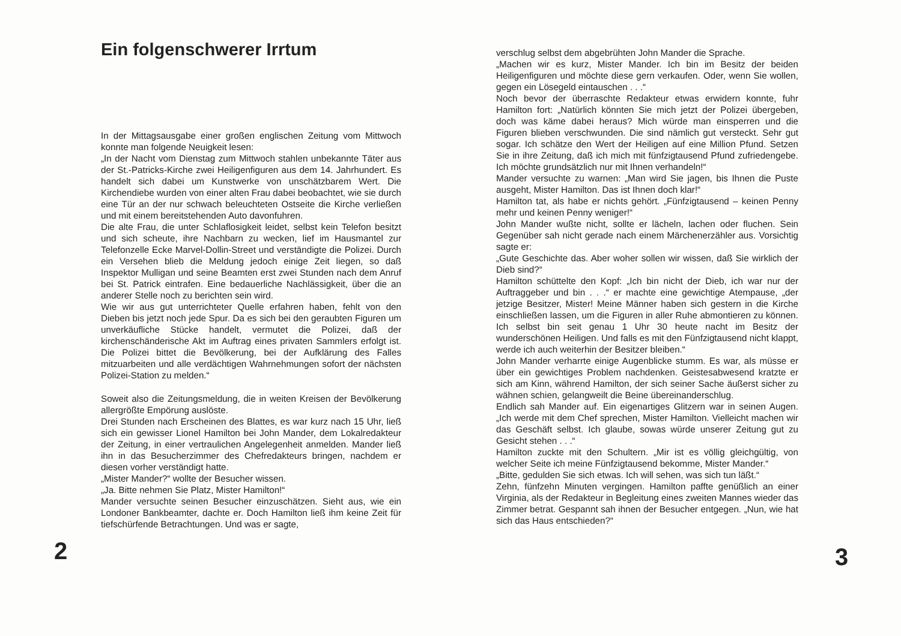Ein folgenschwerer Irrtum
In der Mittagsausgabe einer großen englischen Zeitung vom Mittwoch konnte man folgende Neuigkeit lesen:
„In der Nacht vom Dienstag zum Mittwoch stahlen unbekannte Täter aus der St.-Patricks-Kirche zwei Heiligenfiguren aus dem 14. Jahrhundert. Es handelt sich dabei um Kunstwerke von unschätzbarem Wert. Die Kirchendiebe wurden von einer alten Frau dabei beobachtet, wie sie durch eine Tür an der nur schwach beleuchteten Ostseite die Kirche verließen und mit einem bereitstehenden Auto davonfuhren.
Die alte Frau, die unter Schlaflosigkeit leidet, selbst kein Telefon besitzt und sich scheute, ihre Nachbarn zu wecken, lief im Hausmantel zur Telefonzelle Ecke Marvel-Dollin-Street und verständigte die Polizei. Durch ein Versehen blieb die Meldung jedoch einige Zeit liegen, so daß Inspektor Mulligan und seine Beamten erst zwei Stunden nach dem Anruf bei St. Patrick eintrafen. Eine bedauerliche Nachlässigkeit, über die an anderer Stelle noch zu berichten sein wird.
Wie wir aus gut unterrichteter Quelle erfahren haben, fehlt von den Dieben bis jetzt noch jede Spur. Da es sich bei den geraubten Figuren um unverkäufliche Stücke handelt, vermutet die Polizei, daß der kirchenschänderische Akt im Auftrag eines privaten Sammlers erfolgt ist. Die Polizei bittet die Bevölkerung, bei der Aufklärung des Falles mitzuarbeiten und alle verdächtigen Wahrnehmungen sofort der nächsten Polizei-Station zu melden.“
Soweit also die Zeitungsmeldung, die in weiten Kreisen der Bevölkerung allergrößte Empörung auslöste.
Drei Stunden nach Erscheinen des Blattes, es war kurz nach 15 Uhr, ließ sich ein gewisser Lionel Hamilton bei John Mander, dem Lokalredakteur der Zeitung, in einer vertraulichen Angelegenheit anmelden. Mander ließ ihn in das Besucherzimmer des Chefredakteurs bringen, nachdem er diesen vorher verständigt hatte.
„Mister Mander?“ wollte der Besucher wissen.
„Ja. Bitte nehmen Sie Platz, Mister Hamilton!“
Mander versuchte seinen Besucher einzuschätzen. Sieht aus, wie ein Londoner Bankbeamter, dachte er. Doch Hamilton ließ ihm keine Zeit für tiefschürfende Betrachtungen. Und was er sagte,
2
verschlug selbst dem abgebrühten John Mander die Sprache.
„Machen wir es kurz, Mister Mander. Ich bin im Besitz der beiden Heiligenfiguren und möchte diese gern verkaufen. Oder, wenn Sie wollen, gegen ein Lösegeld eintauschen . . .“
Noch bevor der überraschte Redakteur etwas erwidern konnte, fuhr Hamilton fort: „Natürlich könnten Sie mich jetzt der Polizei übergeben, doch was käme dabei heraus? Mich würde man einsperren und die Figuren blieben verschwunden. Die sind nämlich gut versteckt. Sehr gut sogar. Ich schätze den Wert der Heiligen auf eine Million Pfund. Setzen Sie in ihre Zeitung, daß ich mich mit fünfzigtausend Pfund zufriedengebe. Ich möchte grundsätzlich nur mit Ihnen verhandeln!“
Mander versuchte zu warnen: „Man wird Sie jagen, bis Ihnen die Puste ausgeht, Mister Hamilton. Das ist Ihnen doch klar!“
Hamilton tat, als habe er nichts gehört. „Fünfzigtausend – keinen Penny mehr und keinen Penny weniger!“
John Mander wußte nicht, sollte er lächeln, lachen oder fluchen. Sein Gegenüber sah nicht gerade nach einem Märchenerzähler aus. Vorsichtig sagte er:
„Gute Geschichte das. Aber woher sollen wir wissen, daß Sie wirklich der Dieb sind?“
Hamilton schüttelte den Kopf: „Ich bin nicht der Dieb, ich war nur der Auftraggeber und bin . . .“ er machte eine gewichtige Atempause, „der jetzige Besitzer, Mister! Meine Männer haben sich gestern in die Kirche einschließen lassen, um die Figuren in aller Ruhe abmontieren zu können. Ich selbst bin seit genau 1 Uhr 30 heute nacht im Besitz der wunderschönen Heiligen. Und falls es mit den Fünfzigtausend nicht klappt, werde ich auch weiterhin der Besitzer bleiben.“
John Mander verharrte einige Augenblicke stumm. Es war, als müsse er über ein gewichtiges Problem nachdenken. Geistesabwesend kratzte er sich am Kinn, während Hamilton, der sich seiner Sache äußerst sicher zu wähnen schien, gelangweilt die Beine übereinanderschlug.
Endlich sah Mander auf. Ein eigenartiges Glitzern war in seinen Augen. „Ich werde mit dem Chef sprechen, Mister Hamilton. Vielleicht machen wir das Geschäft selbst. Ich glaube, sowas würde unserer Zeitung gut zu Gesicht stehen . . .“
Hamilton zuckte mit den Schultern. „Mir ist es völlig gleichgültig, von welcher Seite ich meine Fünfzigtausend bekomme, Mister Mander.“
„Bitte, gedulden Sie sich etwas. Ich will sehen, was sich tun läßt.“
Zehn, fünfzehn Minuten vergingen. Hamilton paffte genüßlich an einer Virginia, als der Redakteur in Begleitung eines zweiten Mannes wieder das Zimmer betrat. Gespannt sah ihnen der Besucher entgegen. „Nun, wie hat sich das Haus entschieden?“
3